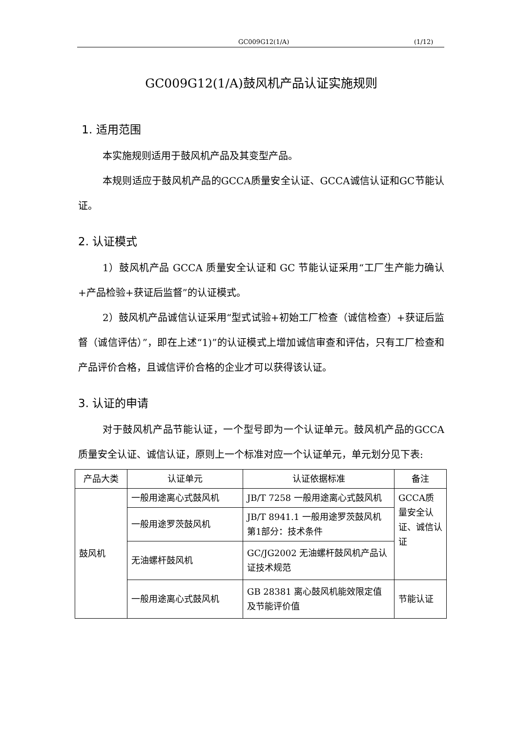GC009G12(1/A) (1/12)
GC009G12(1/A)鼓风机产品认证实施规则
1. 适用范围
本实施规则适用于鼓风机产品及其变型产品。
本规则适应于鼓风机产品的GCCA质量安全认证、GCCA诚信认证和GC节能认证。
2. 认证模式
1）鼓风机产品 GCCA 质量安全认证和 GC 节能认证采用“工厂生产能力确认+产品检验+获证后监督”的认证模式。
2）鼓风机产品诚信认证采用“型式试验+初始工厂检查（诚信检查）+获证后监督（诚信评估）”，即在上述“1)”的认证模式上增加诚信审查和评估，只有工厂检查和产品评价合格，且诚信评价合格的企业才可以获得该认证。
3. 认证的申请
对于鼓风机产品节能认证，一个型号即为一个认证单元。鼓风机产品的GCCA质量安全认证、诚信认证，原则上一个标准对应一个认证单元，单元划分见下表:
| 产品大类 | 认证单元 | 认证依据标准 | 备注 |
| --- | --- | --- | --- |
| 鼓风机 | 一般用途离心式鼓风机 | JB/T 7258 一般用途离心式鼓风机 | GCCA质量安全认证、诚信认证 |
| | 一般用途罗茨鼓风机 | JB/T 8941.1 一般用途罗茨鼓风机 第1部分：技术条件 | |
| | 无油螺杆鼓风机 | GC/JG2002 无油螺杆鼓风机产品认证技术规范 | |
| | 一般用途离心式鼓风机 | GB 28381 离心鼓风机能效限定值及节能评价值 | 节能认证 |